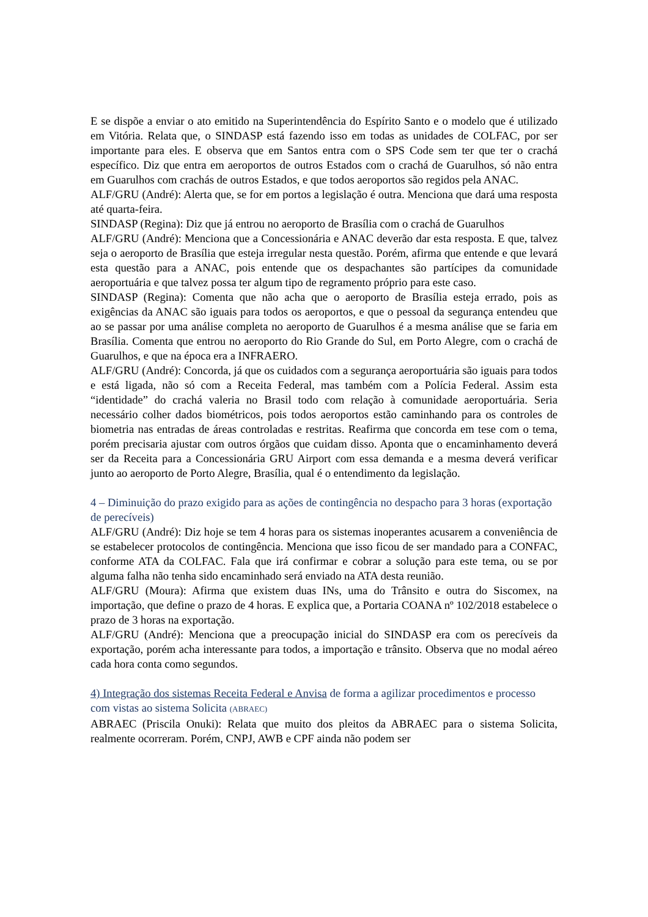E se dispõe a enviar o ato emitido na Superintendência do Espírito Santo e o modelo que é utilizado em Vitória. Relata que, o SINDASP está fazendo isso em todas as unidades de COLFAC, por ser importante para eles. E observa que em Santos entra com o SPS Code sem ter que ter o crachá específico. Diz que entra em aeroportos de outros Estados com o crachá de Guarulhos, só não entra em Guarulhos com crachás de outros Estados, e que todos aeroportos são regidos pela ANAC.
ALF/GRU (André): Alerta que, se for em portos a legislação é outra. Menciona que dará uma resposta até quarta-feira.
SINDASP (Regina): Diz que já entrou no aeroporto de Brasília com o crachá de Guarulhos
ALF/GRU (André): Menciona que a Concessionária e ANAC deverão dar esta resposta. E que, talvez seja o aeroporto de Brasília que esteja irregular nesta questão. Porém, afirma que entende e que levará esta questão para a ANAC, pois entende que os despachantes são partícipes da comunidade aeroportuária e que talvez possa ter algum tipo de regramento próprio para este caso.
SINDASP (Regina): Comenta que não acha que o aeroporto de Brasília esteja errado, pois as exigências da ANAC são iguais para todos os aeroportos, e que o pessoal da segurança entendeu que ao se passar por uma análise completa no aeroporto de Guarulhos é a mesma análise que se faria em Brasília. Comenta que entrou no aeroporto do Rio Grande do Sul, em Porto Alegre, com o crachá de Guarulhos, e que na época era a INFRAERO.
ALF/GRU (André): Concorda, já que os cuidados com a segurança aeroportuária são iguais para todos e está ligada, não só com a Receita Federal, mas também com a Polícia Federal. Assim esta “identidade” do crachá valeria no Brasil todo com relação à comunidade aeroportuária. Seria necessário colher dados biométricos, pois todos aeroportos estão caminhando para os controles de biometria nas entradas de áreas controladas e restritas. Reafirma que concorda em tese com o tema, porém precisaria ajustar com outros órgãos que cuidam disso. Aponta que o encaminhamento deverá ser da Receita para a Concessionária GRU Airport com essa demanda e a mesma deverá verificar junto ao aeroporto de Porto Alegre, Brasília, qual é o entendimento da legislação.
4 – Diminuição do prazo exigido para as ações de contingência no despacho para 3 horas (exportação de perecíveis)
ALF/GRU (André): Diz hoje se tem 4 horas para os sistemas inoperantes acusarem a conveniência de se estabelecer protocolos de contingência. Menciona que isso ficou de ser mandado para a CONFAC, conforme ATA da COLFAC. Fala que irá confirmar e cobrar a solução para este tema, ou se por alguma falha não tenha sido encaminhado será enviado na ATA desta reunião.
ALF/GRU (Moura): Afirma que existem duas INs, uma do Trânsito e outra do Siscomex, na importação, que define o prazo de 4 horas. E explica que, a Portaria COANA nº 102/2018 estabelece o prazo de 3 horas na exportação.
ALF/GRU (André): Menciona que a preocupação inicial do SINDASP era com os perecíveis da exportação, porém acha interessante para todos, a importação e trânsito. Observa que no modal aéreo cada hora conta como segundos.
4) Integração dos sistemas Receita Federal e Anvisa de forma a agilizar procedimentos e processo com vistas ao sistema Solicita (ABRAEC)
ABRAEC (Priscila Onuki): Relata que muito dos pleitos da ABRAEC para o sistema Solicita, realmente ocorreram. Porém, CNPJ, AWB e CPF ainda não podem ser